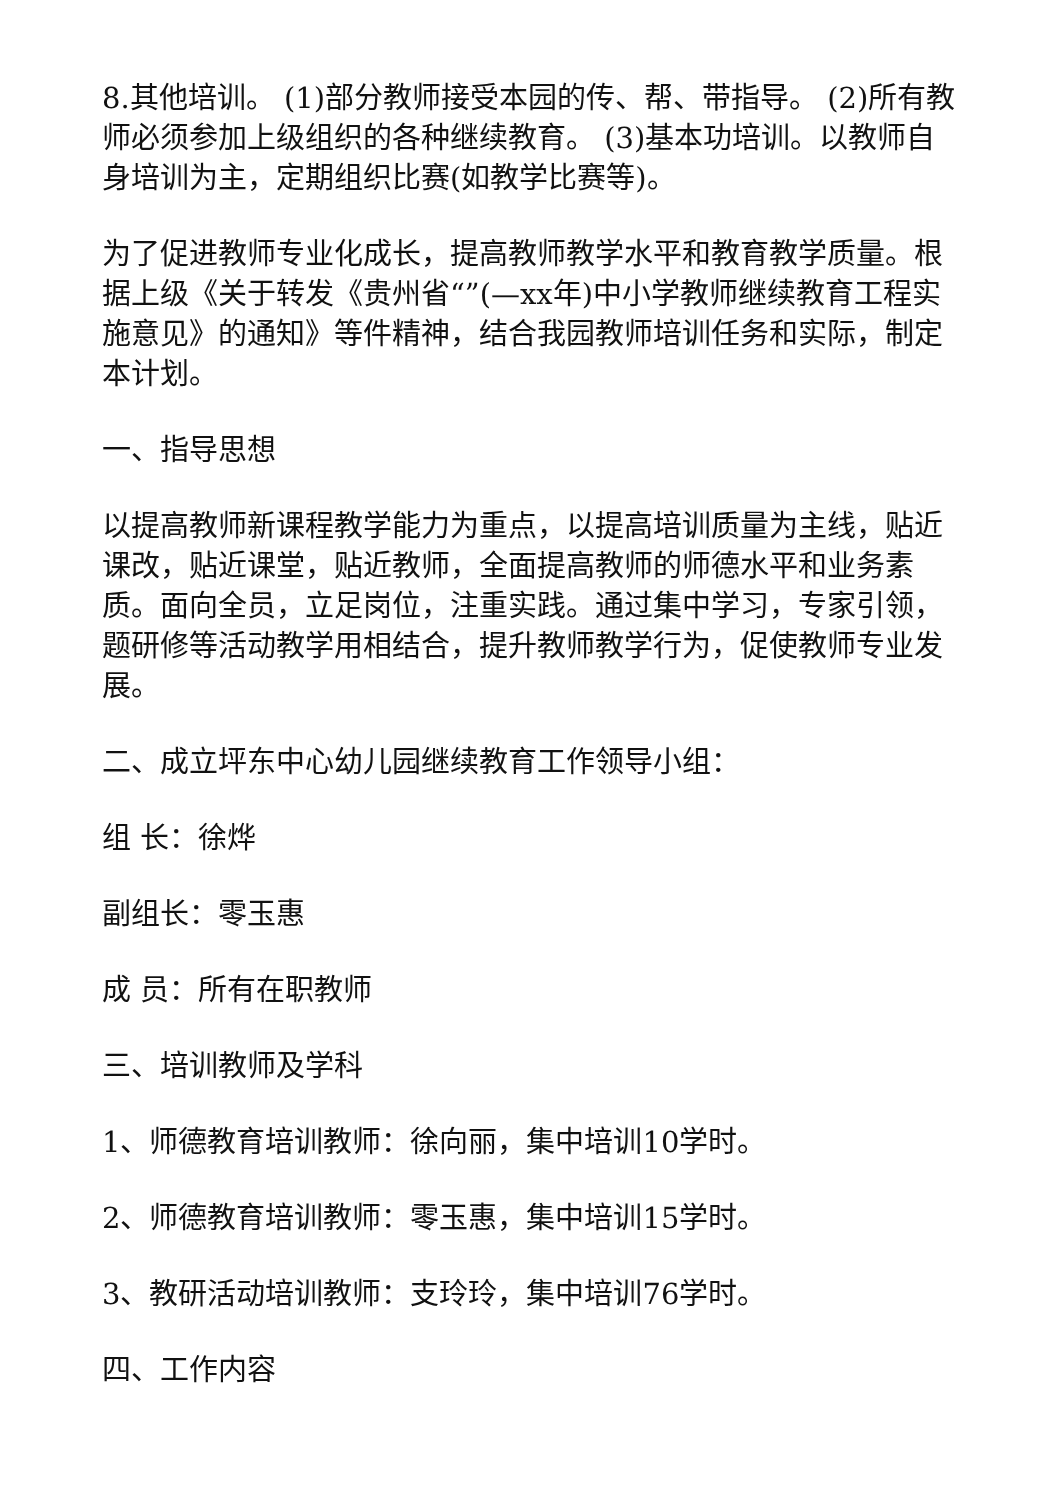8.其他培训。 (1)部分教师接受本园的传、帮、带指导。 (2)所有教师必须参加上级组织的各种继续教育。 (3)基本功培训。以教师自身培训为主，定期组织比赛(如教学比赛等)。
为了促进教师专业化成长，提高教师教学水平和教育教学质量。根据上级《关于转发《贵州省“”(—xx年)中小学教师继续教育工程实施意见》的通知》等件精神，结合我园教师培训任务和实际，制定本计划。
一、指导思想
以提高教师新课程教学能力为重点，以提高培训质量为主线，贴近课改，贴近课堂，贴近教师，全面提高教师的师德水平和业务素质。面向全员，立足岗位，注重实践。通过集中学习，专家引领，题研修等活动教学用相结合，提升教师教学行为，促使教师专业发展。
二、成立坪东中心幼儿园继续教育工作领导小组：
组 长：徐烨
副组长：零玉惠
成 员：所有在职教师
三、培训教师及学科
1、师德教育培训教师：徐向丽，集中培训10学时。
2、师德教育培训教师：零玉惠，集中培训15学时。
3、教研活动培训教师：支玲玲，集中培训76学时。
四、工作内容